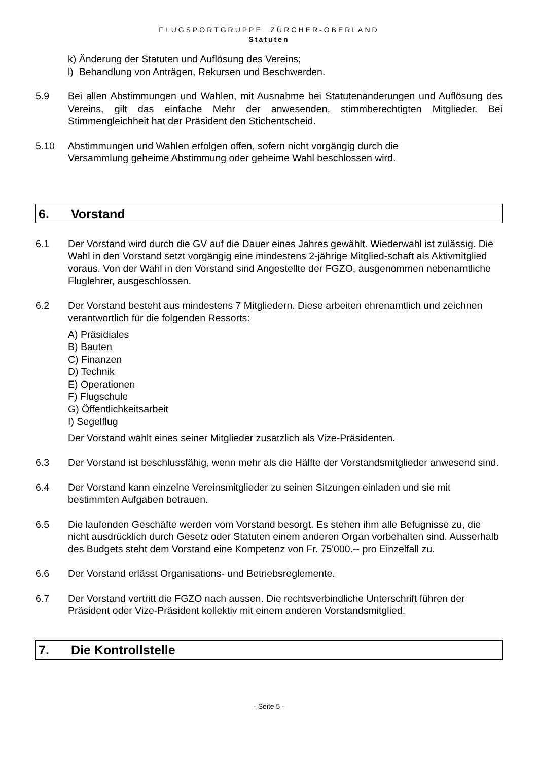FLUGSPORTGRUPPE ZÜRCHER-OBERLAND
Statuten
k) Änderung der Statuten und Auflösung des Vereins;
l) Behandlung von Anträgen, Rekursen und Beschwerden.
5.9 Bei allen Abstimmungen und Wahlen, mit Ausnahme bei Statutenänderungen und Auflösung des Vereins, gilt das einfache Mehr der anwesenden, stimmberechtigten Mitglieder. Bei Stimmengleichheit hat der Präsident den Stichentscheid.
5.10 Abstimmungen und Wahlen erfolgen offen, sofern nicht vorgängig durch die
Versammlung geheime Abstimmung oder geheime Wahl beschlossen wird.
6. Vorstand
6.1 Der Vorstand wird durch die GV auf die Dauer eines Jahres gewählt. Wiederwahl ist zulässig. Die Wahl in den Vorstand setzt vorgängig eine mindestens 2-jährige Mitglied-schaft als Aktivmitglied voraus. Von der Wahl in den Vorstand sind Angestellte der FGZO, ausgenommen nebenamtliche Fluglehrer, ausgeschlossen.
6.2 Der Vorstand besteht aus mindestens 7 Mitgliedern. Diese arbeiten ehrenamtlich und zeichnen verantwortlich für die folgenden Ressorts:
A) Präsidiales
B) Bauten
C) Finanzen
D) Technik
E) Operationen
F) Flugschule
G) Öffentlichkeitsarbeit
I) Segelflug
Der Vorstand wählt eines seiner Mitglieder zusätzlich als Vize-Präsidenten.
6.3 Der Vorstand ist beschlussfähig, wenn mehr als die Hälfte der Vorstandsmitglieder anwesend sind.
6.4 Der Vorstand kann einzelne Vereinsmitglieder zu seinen Sitzungen einladen und sie mit bestimmten Aufgaben betrauen.
6.5 Die laufenden Geschäfte werden vom Vorstand besorgt. Es stehen ihm alle Befugnisse zu, die nicht ausdrücklich durch Gesetz oder Statuten einem anderen Organ vorbehalten sind. Ausserhalb des Budgets steht dem Vorstand eine Kompetenz von Fr. 75'000.-- pro Einzelfall zu.
6.6 Der Vorstand erlässt Organisations- und Betriebsreglemente.
6.7 Der Vorstand vertritt die FGZO nach aussen. Die rechtsverbindliche Unterschrift führen der Präsident oder Vize-Präsident kollektiv mit einem anderen Vorstandsmitglied.
7. Die Kontrollstelle
- Seite 5 -